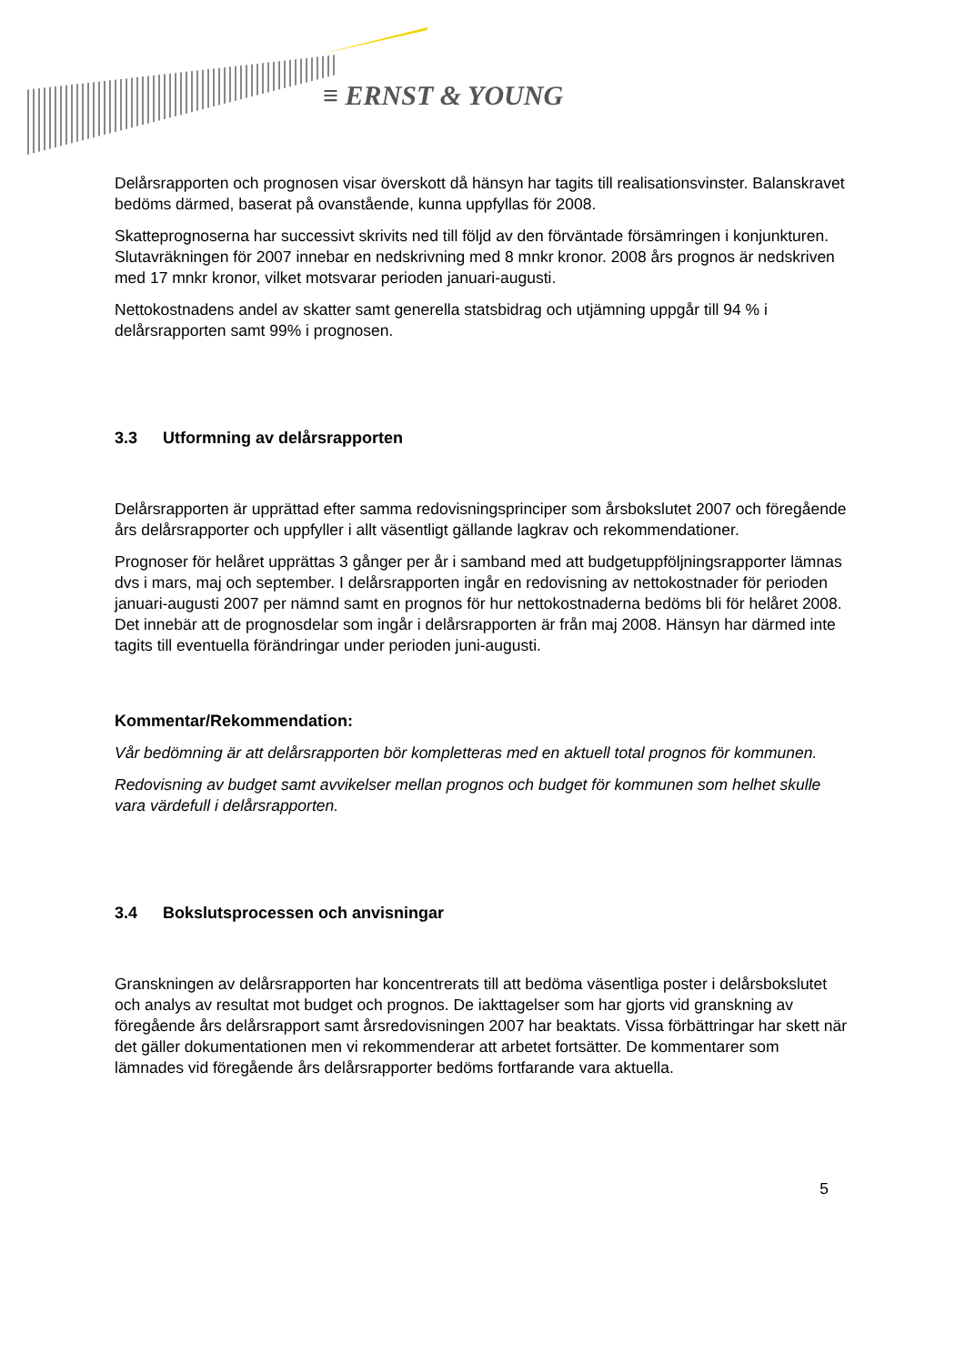≡ ERNST & YOUNG
Delårsrapporten och prognosen visar överskott då hänsyn har tagits till realisationsvinster. Balanskravet bedöms därmed, baserat på ovanstående, kunna uppfyllas för 2008.
Skatteprognoserna har successivt skrivits ned till följd av den förväntade försämringen i konjunkturen. Slutavräkningen för 2007 innebar en nedskrivning med 8 mnkr kronor. 2008 års prognos är nedskriven med 17 mnkr kronor, vilket motsvarar perioden januari-augusti.
Nettokostnadens andel av skatter samt generella statsbidrag och utjämning uppgår till 94 % i delårsrapporten samt 99% i prognosen.
3.3 Utformning av delårsrapporten
Delårsrapporten är upprättad efter samma redovisningsprinciper som årsbokslutet 2007 och föregående års delårsrapporter och uppfyller i allt väsentligt gällande lagkrav och rekommendationer.
Prognoser för helåret upprättas 3 gånger per år i samband med att budgetuppföljningsrapporter lämnas dvs i mars, maj och september. I delårsrapporten ingår en redovisning av nettokostnader för perioden januari-augusti 2007 per nämnd samt en prognos för hur nettokostnaderna bedöms bli för helåret 2008. Det innebär att de prognosdelar som ingår i delårsrapporten är från maj 2008. Hänsyn har därmed inte tagits till eventuella förändringar under perioden juni-augusti.
Kommentar/Rekommendation:
Vår bedömning är att delårsrapporten bör kompletteras med en aktuell total prognos för kommunen.
Redovisning av budget samt avvikelser mellan prognos och budget för kommunen som helhet skulle vara värdefull i delårsrapporten.
3.4 Bokslutsprocessen och anvisningar
Granskningen av delårsrapporten har koncentrerats till att bedöma väsentliga poster i delårsbokslutet och analys av resultat mot budget och prognos. De iakttagelser som har gjorts vid granskning av föregående års delårsrapport samt årsredovisningen 2007 har beaktats. Vissa förbättringar har skett när det gäller dokumentationen men vi rekommenderar att arbetet fortsätter. De kommentarer som lämnades vid föregående års delårsrapporter bedöms fortfarande vara aktuella.
5